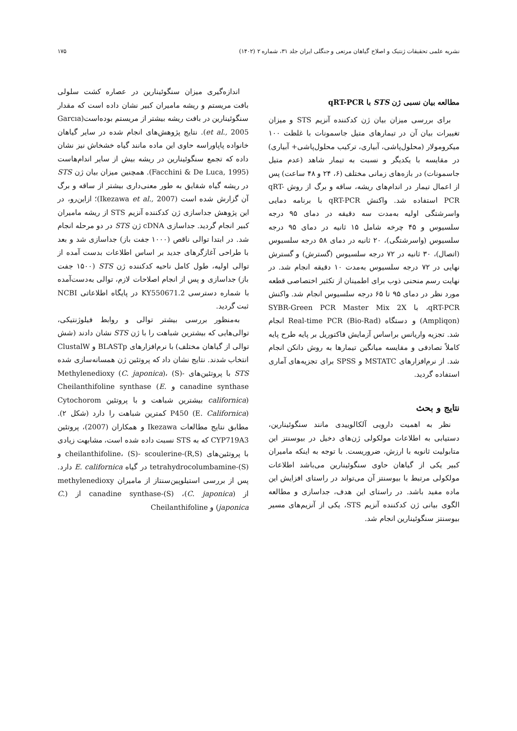نشریه علمی تحقیقات ژنتیک و اصلاح گیاهان مرتعی و جنگلی ایران جلد ۳۱، شماره ۲ (۱۴۰۲) ۱۷۵
مطالعه بیان نسبی ژن STS با qRT-PCR
برای بررسی میزان بیان ژن کدکننده آنزیم STS و میزان تغییرات بیان آن در تیمارهای متیل جاسمونات با غلظت ۱۰۰ میکرومولار (محلول‌پاشی، آبیاری، ترکیب محلول‌پاشی+ آبیاری) در مقایسه با یکدیگر و نسبت به تیمار شاهد (عدم متیل جاسمونات) در بازه‌های زمانی مختلف (۶، ۲۴ و ۴۸ ساعت) پس از اعمال تیمار در اندام‌های ریشه، ساقه و برگ از روش qRT-PCR استفاده شد. واکنش qRT-PCR با برنامه دمایی واسرشتگی اولیه به‌مدت سه دقیقه در دمای ۹۵ درجه سلسیوس و ۴۵ چرخه شامل ۱۵ ثانیه در دمای ۹۵ درجه سلسیوس (واسرشتگی)، ۲۰ ثانیه در دمای ۵۸ درجه سلسیوس (اتصال)، ۳۰ ثانیه در ۷۲ درجه سلسیوس (گسترش) و گسترش نهایی در ۷۲ درجه سلسیوس به‌مدت ۱۰ دقیقه انجام شد. در نهایت رسم منحنی ذوب برای اطمینان از تکثیر اختصاصی قطعه مورد نظر در دمای ۹۵ تا ۶۵ درجه سلسیوس انجام شد. واکنش qRT-PCR، با SYBR-Green PCR Master Mix 2X (Ampliqon) و دستگاه Real-time PCR (Bio-Rad) انجام شد. تجزیه واریانس براساس آزمایش فاکتوریل بر پایه طرح پایه کاملاً تصادفی و مقایسه میانگین تیمارها به روش دانکن انجام شد. از نرم‌افزارهای MSTATC و SPSS برای تجزیه‌های آماری استفاده گردید.
نتایج و بحث
نظر به اهمیت دارویی آلکالوییدی مانند سنگوئینارین، دستیابی به اطلاعات مولکولی ژن‌های دخیل در بیوسنتز این متابولیت ثانویه با ارزش، ضروریست. با توجه به اینکه ماميران کبیر یکی از گیاهان حاوی سنگوئینارین می‌باشد اطلاعات مولکولی مرتبط با بیوسنتز آن می‌تواند در راستای افزایش این ماده مفید باشد. در راستای این هدف، جداسازی و مطالعه الگوی بیانی ژن کدکننده آنزیم STS، یکی از آنزیم‌های مسیر بیوسنتز سنگوئینارین انجام شد.
اندازه‌گیری میزان سنگوئینارین در عصاره کشت سلولی بافت مریستم و ریشه ماميران کبیر نشان داده است که مقدار سنگوئینارین در بافت ریشه بیشتر از مریستم بوده‌است(Garcıa et al., 2005). نتایج پژوهش‌های انجام شده در سایر گیاهان خانواده پاپاوراسه حاوی این ماده مانند گیاه خشخاش نیز نشان داده که تجمع سنگوئینارین در ریشه بیش از سایر اندام‌هاست (Facchini & De Luca, 1995). همچنین میزان بیان ژن STS در ریشه گیاه شقایق به طور معنی‌داری بیشتر از ساقه و برگ آن گزارش شده است (Ikezawa et al., 2007)؛ ازاین‌رو، در این پژوهش جداسازی ژن کدکننده آنزیم STS از ریشه ماميران کبیر انجام گردید. جداسازی cDNA ژن STS در دو مرحله انجام شد. در ابتدا توالی ناقص (۱۰۰۰ جفت باز) جداسازی شد و بعد با طراحی آغازگرهای جدید بر اساس اطلاعات بدست آمده از توالی اولیه، طول کامل ناحیه کدکننده ژن STS (۱۵۰۰ جفت باز) جداسازی و پس از انجام اصلاحات لازم، توالی به‌دست‌آمده با شماره دسترسی KY550671.2 در پایگاه اطلاعاتی NCBI ثبت گردید.
به‌منظور بررسی بیشتر توالی و روابط فیلوژنتیکی، توالی‌هایی که بیشترین شباهت را با ژن STS نشان دادند (شش توالی از گیاهان مختلف) با نرم‌افزارهای BLASTp و ClustalW انتخاب شدند. نتایج نشان داد که پروتئین ژن همسانه‌سازی شده STS با پروتئین‌های Methylenedioxy (C. japonica)، (S)-canadine synthase و Cheilanthifoline synthase (E. californica) بیشترین شباهت و با پروتئین Cytochorom P450 (E. Californica) کمترین شباهت را دارد (شکل ۲). مطابق نتایج مطالعات Ikezawa و همکاران (2007)، پروتئین CYP719A3 که به STS نسبت داده شده است، مشابهت زیادی با پروتئین‌های (R,S)-cheilanthifoline، (S)- scoulerine و (S)-tetrahydrocolumbamine در گیاه E. californica دارد. پس از بررسی استیلوپین‌سنتاز از ماميران methylenedioxy از (C. japonica)، (S)-canadine synthase از (C. japonica) و Cheilanthifoline